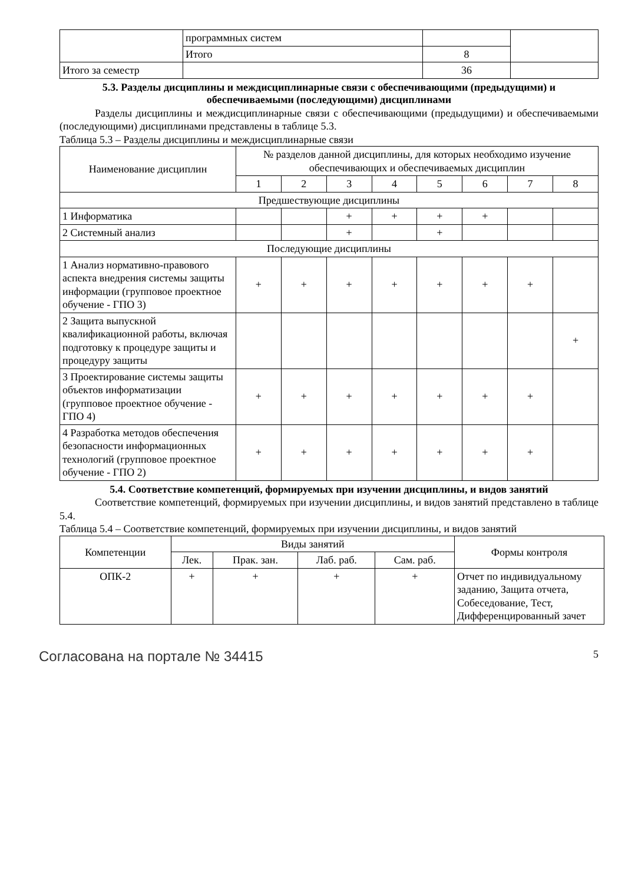| | программных систем | | |
| | Итого | 8 | |
| Итого за семестр | | 36 | |
5.3. Разделы дисциплины и междисциплинарные связи с обеспечивающими (предыдущими) и обеспечиваемыми (последующими) дисциплинами
Разделы дисциплины и междисциплинарные связи с обеспечивающими (предыдущими) и обеспечиваемыми (последующими) дисциплинами представлены в таблице 5.3.
Таблица 5.3 – Разделы дисциплины и междисциплинарные связи
| Наименование дисциплин | № разделов данной дисциплины, для которых необходимо изучение обеспечивающих и обеспечиваемых дисциплин | | | | | | | |
| --- | --- | --- | --- | --- | --- | --- | --- | --- |
| | 1 | 2 | 3 | 4 | 5 | 6 | 7 | 8 |
| Предшествующие дисциплины | | | | | | | | |
| 1 Информатика | | | + | + | + | + | | |
| 2 Системный анализ | | | + | | + | | | |
| Последующие дисциплины | | | | | | | | |
| 1 Анализ нормативно-правового аспекта внедрения системы защиты информации (групповое проектное обучение - ГПО 3) | + | + | + | + | + | + | + | |
| 2 Защита выпускной квалификационной работы, включая подготовку к процедуре защиты и процедуру защиты | | | | | | | | + |
| 3 Проектирование системы защиты объектов информатизации (групповое проектное обучение - ГПО 4) | + | + | + | + | + | + | + | |
| 4 Разработка методов обеспечения безопасности информационных технологий (групповое проектное обучение - ГПО 2) | + | + | + | + | + | + | + | |
5.4. Соответствие компетенций, формируемых при изучении дисциплины, и видов занятий
Соответствие компетенций, формируемых при изучении дисциплины, и видов занятий представлено в таблице 5.4.
Таблица 5.4 – Соответствие компетенций, формируемых при изучении дисциплины, и видов занятий
| Компетенции | Виды занятий | | | | Формы контроля |
| --- | --- | --- | --- | --- | --- |
| | Лек. | Прак. зан. | Лаб. раб. | Сам. раб. | |
| ОПК-2 | + | + | + | + | Отчет по индивидуальному заданию, Защита отчета, Собеседование, Тест, Дифференцированный зачет |
Согласована на портале № 34415 5